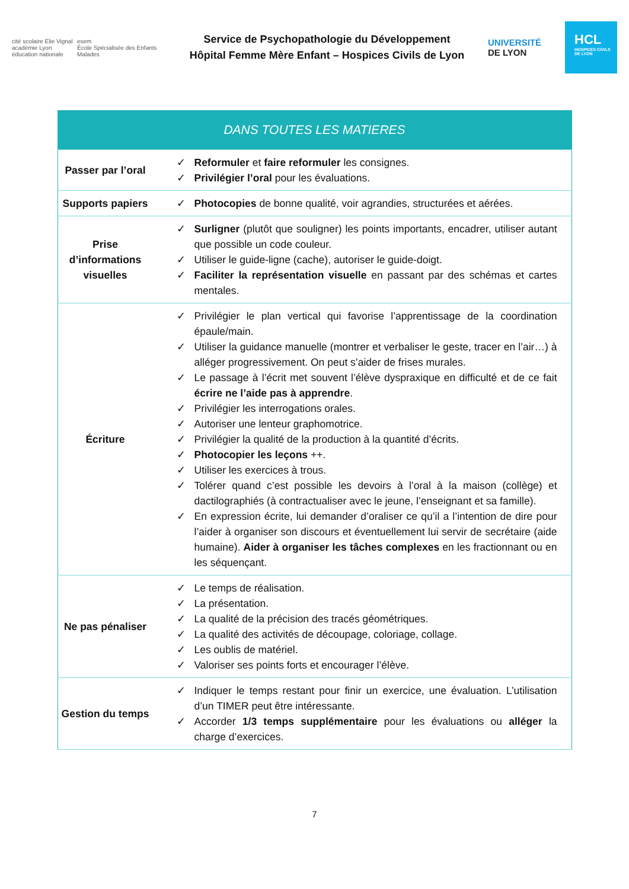cité scolaire Elie Vignal
académie Lyon
éducation nationale
esem
École Spécialisée des Enfants Malades
Service de Psychopathologie du Développement
Hôpital Femme Mère Enfant – Hospices Civils de Lyon
UNIVERSITÉ
DE LYON
HCL
HOSPICES CIVILS DE LYON
| DANS TOUTES LES MATIERES | |
| --- | --- |
| Passer par l’oral | ✓ Reformuler et faire reformuler les consignes. ✓ Privilégier l’oral pour les évaluations. |
| Supports papiers | ✓ Photocopies de bonne qualité, voir agrandies, structurées et aérées. |
| Prise d’informations visuelles | ✓ Surligner (plutôt que souligner) les points importants, encadrer, utiliser autant que possible un code couleur. ✓ Utiliser le guide-ligne (cache), autoriser le guide-doigt. ✓ Faciliter la représentation visuelle en passant par des schémas et cartes mentales. |
| Écriture | ✓ Privilégier le plan vertical qui favorise l’apprentissage de la coordination épaule/main. ✓ Utiliser la guidance manuelle (montrer et verbaliser le geste, tracer en l’air…) à alléger progressivement. On peut s’aider de frises murales. ✓ Le passage à l’écrit met souvent l’élève dyspraxique en difficulté et de ce fait écrire ne l’aide pas à apprendre . ✓ Privilégier les interrogations orales. ✓ Autoriser une lenteur graphomotrice. ✓ Privilégier la qualité de la production à la quantité d’écrits. ✓ Photocopier les leçons ++. ✓ Utiliser les exercices à trous. ✓ Tolérer quand c’est possible les devoirs à l’oral à la maison (collège) et dactilographiés (à contractualiser avec le jeune, l’enseignant et sa famille). ✓ En expression écrite, lui demander d’oraliser ce qu’il a l’intention de dire pour l’aider à organiser son discours et éventuellement lui servir de secrétaire (aide humaine). Aider à organiser les tâches complexes en les fractionnant ou en les séquençant. |
| Ne pas pénaliser | ✓ Le temps de réalisation. ✓ La présentation. ✓ La qualité de la précision des tracés géométriques. ✓ La qualité des activités de découpage, coloriage, collage. ✓ Les oublis de matériel. ✓ Valoriser ses points forts et encourager l’élève. |
| Gestion du temps | ✓ Indiquer le temps restant pour finir un exercice, une évaluation. L’utilisation d’un TIMER peut être intéressante. ✓ Accorder 1/3 temps supplémentaire pour les évaluations ou alléger la charge d’exercices. |
7